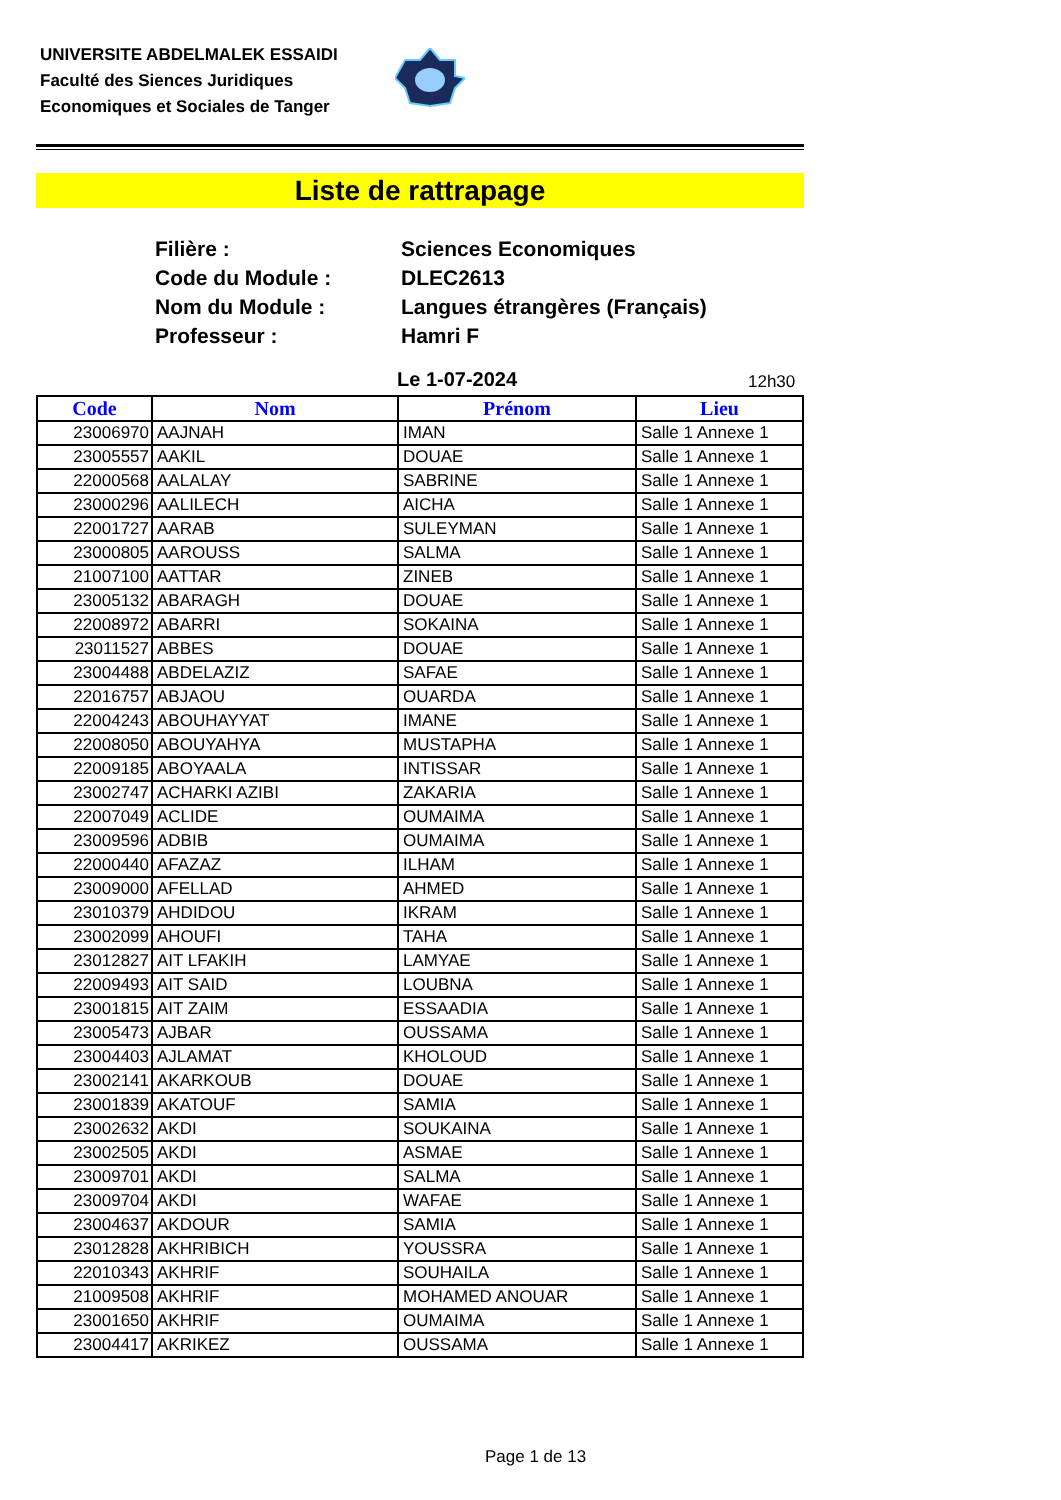UNIVERSITE ABDELMALEK ESSAIDI
Faculté des Siences Juridiques
Economiques et Sociales de Tanger
Liste de rattrapage
| Filière : | Sciences Economiques |
| Code du Module : | DLEC2613 |
| Nom du Module : | Langues étrangères (Français) |
| Professeur : | Hamri F |
Le 1-07-2024 12h30
| Code | Nom | Prénom | Lieu |
| --- | --- | --- | --- |
| 23006970 | AAJNAH | IMAN | Salle 1 Annexe 1 |
| 23005557 | AAKIL | DOUAE | Salle 1 Annexe 1 |
| 22000568 | AALALAY | SABRINE | Salle 1 Annexe 1 |
| 23000296 | AALILECH | AICHA | Salle 1 Annexe 1 |
| 22001727 | AARAB | SULEYMAN | Salle 1 Annexe 1 |
| 23000805 | AAROUSS | SALMA | Salle 1 Annexe 1 |
| 21007100 | AATTAR | ZINEB | Salle 1 Annexe 1 |
| 23005132 | ABARAGH | DOUAE | Salle 1 Annexe 1 |
| 22008972 | ABARRI | SOKAINA | Salle 1 Annexe 1 |
| 23011527 | ABBES | DOUAE | Salle 1 Annexe 1 |
| 23004488 | ABDELAZIZ | SAFAE | Salle 1 Annexe 1 |
| 22016757 | ABJAOU | OUARDA | Salle 1 Annexe 1 |
| 22004243 | ABOUHAYYAT | IMANE | Salle 1 Annexe 1 |
| 22008050 | ABOUYAHYA | MUSTAPHA | Salle 1 Annexe 1 |
| 22009185 | ABOYAALA | INTISSAR | Salle 1 Annexe 1 |
| 23002747 | ACHARKI AZIBI | ZAKARIA | Salle 1 Annexe 1 |
| 22007049 | ACLIDE | OUMAIMA | Salle 1 Annexe 1 |
| 23009596 | ADBIB | OUMAIMA | Salle 1 Annexe 1 |
| 22000440 | AFAZAZ | ILHAM | Salle 1 Annexe 1 |
| 23009000 | AFELLAD | AHMED | Salle 1 Annexe 1 |
| 23010379 | AHDIDOU | IKRAM | Salle 1 Annexe 1 |
| 23002099 | AHOUFI | TAHA | Salle 1 Annexe 1 |
| 23012827 | AIT LFAKIH | LAMYAE | Salle 1 Annexe 1 |
| 22009493 | AIT SAID | LOUBNA | Salle 1 Annexe 1 |
| 23001815 | AIT ZAIM | ESSAADIA | Salle 1 Annexe 1 |
| 23005473 | AJBAR | OUSSAMA | Salle 1 Annexe 1 |
| 23004403 | AJLAMAT | KHOLOUD | Salle 1 Annexe 1 |
| 23002141 | AKARKOUB | DOUAE | Salle 1 Annexe 1 |
| 23001839 | AKATOUF | SAMIA | Salle 1 Annexe 1 |
| 23002632 | AKDI | SOUKAINA | Salle 1 Annexe 1 |
| 23002505 | AKDI | ASMAE | Salle 1 Annexe 1 |
| 23009701 | AKDI | SALMA | Salle 1 Annexe 1 |
| 23009704 | AKDI | WAFAE | Salle 1 Annexe 1 |
| 23004637 | AKDOUR | SAMIA | Salle 1 Annexe 1 |
| 23012828 | AKHRIBICH | YOUSSRA | Salle 1 Annexe 1 |
| 22010343 | AKHRIF | SOUHAILA | Salle 1 Annexe 1 |
| 21009508 | AKHRIF | MOHAMED ANOUAR | Salle 1 Annexe 1 |
| 23001650 | AKHRIF | OUMAIMA | Salle 1 Annexe 1 |
| 23004417 | AKRIKEZ | OUSSAMA | Salle 1 Annexe 1 |
Page 1 de 13